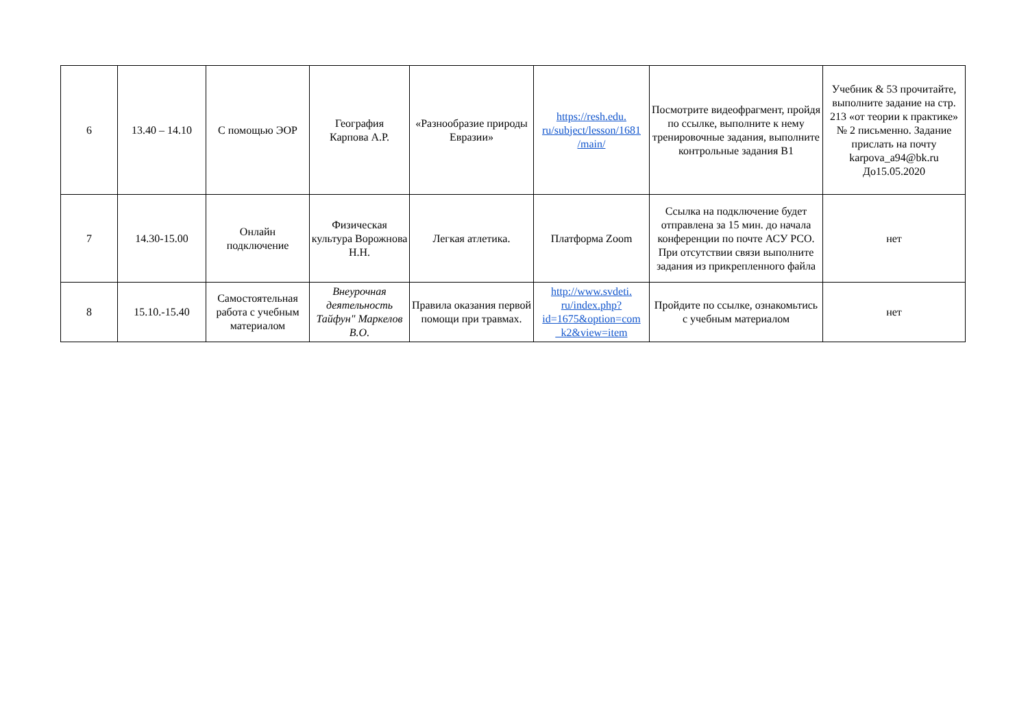| 6 | 13.40 – 14.10 | С помощью ЭОР | География Карпова А.Р. | «Разнообразие природы Евразии» | https://resh.edu. ru/subject/lesson/1681 /main/ | Посмотрите видеофрагмент, пройдя по ссылке, выполните к нему тренировочные задания, выполните контрольные задания В1 | Учебник & 53 прочитайте, выполните задание на стр. 213 «от теории к практике» № 2 письменно. Задание прислать на почту karpova_a94@bk.ru До15.05.2020 |
| 7 | 14.30-15.00 | Онлайн подключение | Физическая культура Ворожнова Н.Н. | Легкая атлетика. | Платформа Zoom | Ссылка на подключение будет отправлена за 15 мин. до начала конференции по почте АСУ РСО. При отсутствии связи выполните задания из прикрепленного файла | нет |
| 8 | 15.10.-15.40 | Самостоятельная работа с учебным материалом | Внеурочная деятельность Тайфун" Маркелов В.О. | Правила оказания первой помощи при травмах. | http://www.svdeti. ru/index.php? id=1675&option=com _k2&view=item | Пройдите по ссылке, ознакомьтись с учебным материалом | нет |